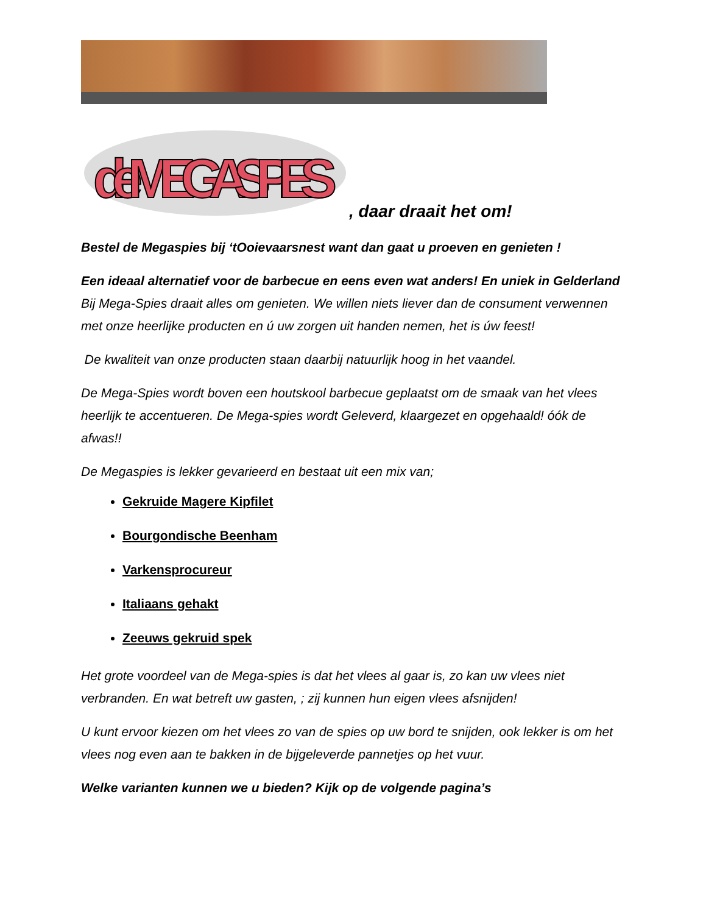deMEGASPIES
, daar draait het om!
Bestel de Megaspies bij ‘tOoievaarsnest want dan gaat u proeven en genieten !
Een ideaal alternatief voor de barbecue en eens even wat anders! En uniek in Gelderland Bij Mega-Spies draait alles om genieten. We willen niets liever dan de consument verwennen met onze heerlijke producten en ú uw zorgen uit handen nemen, het is úw feest!
De kwaliteit van onze producten staan daarbij natuurlijk hoog in het vaandel.
De Mega-Spies wordt boven een houtskool barbecue geplaatst om de smaak van het vlees heerlijk te accentueren. De Mega-spies wordt Geleverd, klaargezet en opgehaald! óók de afwas!!
De Megaspies is lekker gevarieerd en bestaat uit een mix van;
Gekruide Magere Kipfilet
Bourgondische Beenham
Varkensprocureur
Italiaans gehakt
Zeeuws gekruid spek
Het grote voordeel van de Mega-spies is dat het vlees al gaar is, zo kan uw vlees niet verbranden. En wat betreft uw gasten, ; zij kunnen hun eigen vlees afsnijden!
U kunt ervoor kiezen om het vlees zo van de spies op uw bord te snijden, ook lekker is om het vlees nog even aan te bakken in de bijgeleverde pannetjes op het vuur.
Welke varianten kunnen we u bieden? Kijk op de volgende pagina’s